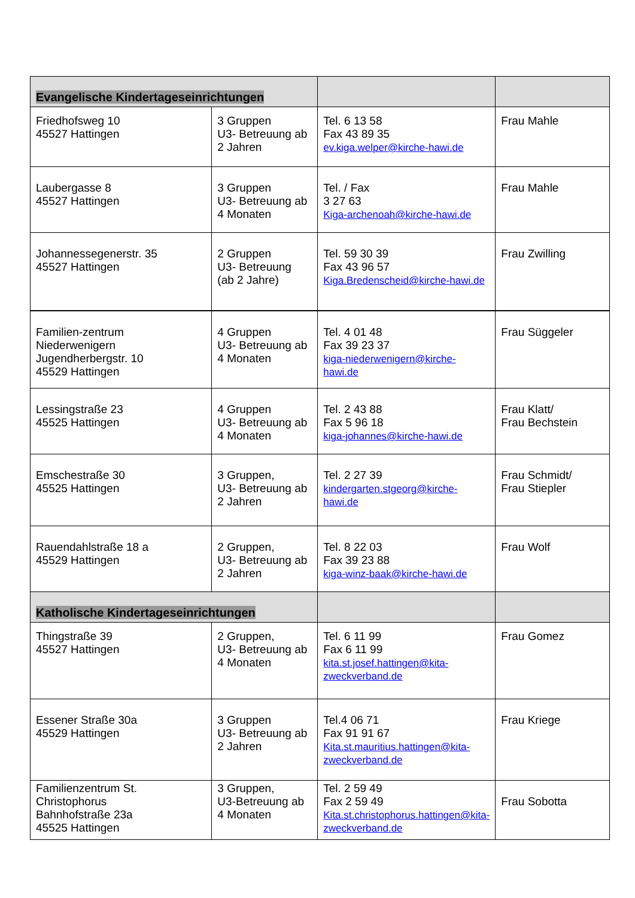| Evangelische Kindertageseinrichtungen | | | |
| Friedhofsweg 10 45527 Hattingen | 3 Gruppen U3- Betreuung ab 2 Jahren | Tel. 6 13 58 Fax 43 89 35 ev.kiga.welper@kirche-hawi.de | Frau Mahle |
| Laubergasse 8 45527 Hattingen | 3 Gruppen U3- Betreuung ab 4 Monaten | Tel. / Fax 3 27 63 Kiga-archenoah@kirche-hawi.de | Frau Mahle |
| Johannessegenerstr. 35 45527 Hattingen | 2 Gruppen U3- Betreuung (ab 2 Jahre) | Tel. 59 30 39 Fax 43 96 57 Kiga.Bredenscheid@kirche-hawi.de | Frau Zwilling |
| Familien-zentrum Niederwenigern Jugendherbergstr. 10 45529 Hattingen | 4 Gruppen U3- Betreuung ab 4 Monaten | Tel. 4 01 48 Fax 39 23 37 kiga-niederwenigern@kirche-hawi.de | Frau Süggeler |
| Lessingstraße 23 45525 Hattingen | 4 Gruppen U3- Betreuung ab 4 Monaten | Tel. 2 43 88 Fax 5 96 18 kiga-johannes@kirche-hawi.de | Frau Klatt/ Frau Bechstein |
| Emschestraße 30 45525 Hattingen | 3 Gruppen, U3- Betreuung ab 2 Jahren | Tel. 2 27 39 kindergarten.stgeorg@kirche-hawi.de | Frau Schmidt/ Frau Stiepler |
| Rauendahlstraße 18 a 45529 Hattingen | 2 Gruppen, U3- Betreuung ab 2 Jahren | Tel. 8 22 03 Fax 39 23 88 kiga-winz-baak@kirche-hawi.de | Frau Wolf |
| Katholische Kindertageseinrichtungen | | | |
| Thingstraße 39 45527 Hattingen | 2 Gruppen, U3- Betreuung ab 4 Monaten | Tel. 6 11 99 Fax 6 11 99 kita.st.josef.hattingen@kita-zweckverband.de | Frau Gomez |
| Essener Straße 30a 45529 Hattingen | 3 Gruppen U3- Betreuung ab 2 Jahren | Tel.4 06 71 Fax 91 91 67 Kita.st.mauritius.hattingen@kita-zweckverband.de | Frau Kriege |
| Familienzentrum St. Christophorus Bahnhofstraße 23a 45525 Hattingen | 3 Gruppen, U3-Betreuung ab 4 Monaten | Tel. 2 59 49 Fax 2 59 49 Kita.st.christophorus.hattingen@kita-zweckverband.de | Frau Sobotta |